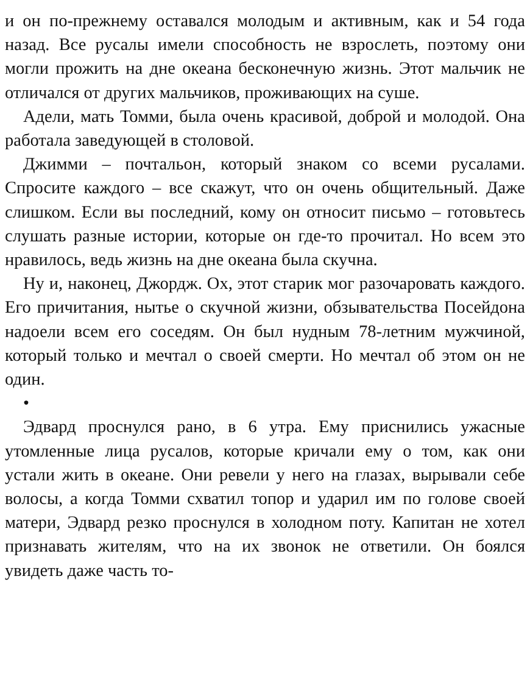и он по-прежнему оставался молодым и активным, как и 54 года назад. Все русалы имели способность не взрослеть, поэтому они могли прожить на дне океана бесконечную жизнь. Этот мальчик не отличался от других мальчиков, проживающих на суше.
Адели, мать Томми, была очень красивой, доброй и молодой. Она работала заведующей в столовой.
Джимми – почтальон, который знаком со всеми русалами. Спросите каждого – все скажут, что он очень общительный. Даже слишком. Если вы последний, кому он относит письмо – готовьтесь слушать разные истории, которые он где-то прочитал. Но всем это нравилось, ведь жизнь на дне океана была скучна.
Ну и, наконец, Джордж. Ох, этот старик мог разочаровать каждого. Его причитания, нытье о скучной жизни, обзывательства Посейдона надоели всем его соседям. Он был нудным 78-летним мужчиной, который только и мечтал о своей смерти. Но мечтал об этом он не один.
•
Эдвард проснулся рано, в 6 утра. Ему приснились ужасные утомленные лица русалов, которые кричали ему о том, как они устали жить в океане. Они ревели у него на глазах, вырывали себе волосы, а когда Томми схватил топор и ударил им по голове своей матери, Эдвард резко проснулся в холодном поту. Капитан не хотел признавать жителям, что на их звонок не ответили. Он боялся увидеть даже часть то-